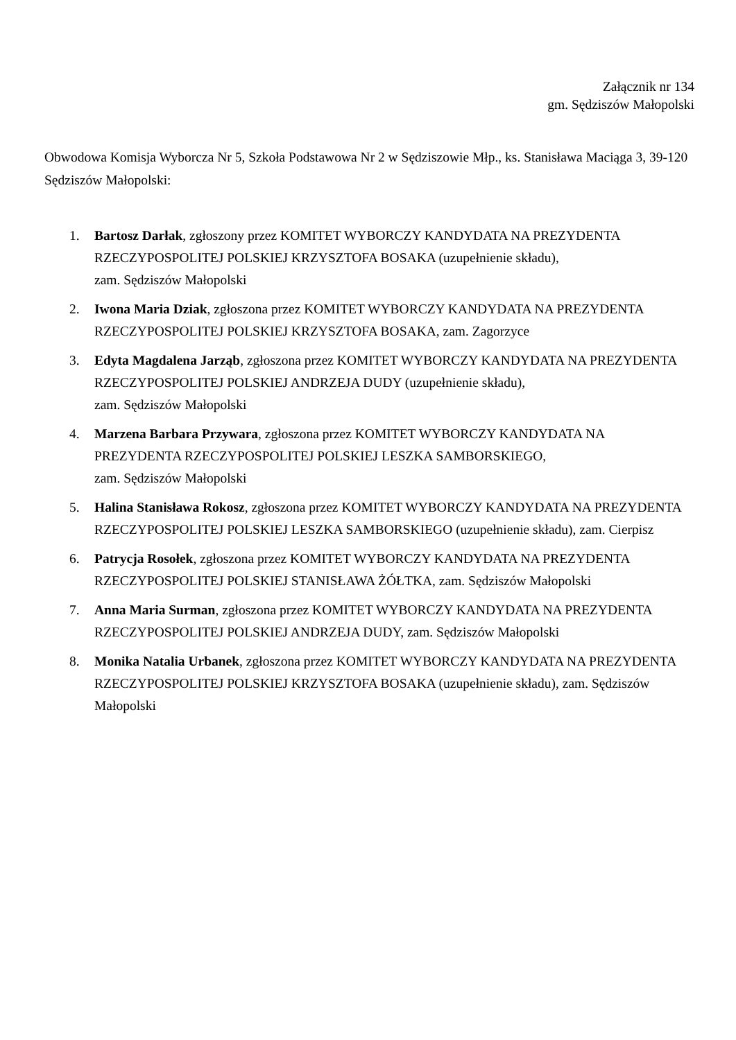Załącznik nr 134
gm. Sędziszów Małopolski
Obwodowa Komisja Wyborcza Nr 5, Szkoła Podstawowa Nr 2 w Sędziszowie Młp., ks. Stanisława Maciąga 3, 39-120 Sędziszów Małopolski:
1. Bartosz Darłak, zgłoszony przez KOMITET WYBORCZY KANDYDATA NA PREZYDENTA RZECZYPOSPOLITEJ POLSKIEJ KRZYSZTOFA BOSAKA (uzupełnienie składu),
zam. Sędziszów Małopolski
2. Iwona Maria Dziak, zgłoszona przez KOMITET WYBORCZY KANDYDATA NA PREZYDENTA RZECZYPOSPOLITEJ POLSKIEJ KRZYSZTOFA BOSAKA, zam. Zagorzyce
3. Edyta Magdalena Jarząb, zgłoszona przez KOMITET WYBORCZY KANDYDATA NA PREZYDENTA RZECZYPOSPOLITEJ POLSKIEJ ANDRZEJA DUDY (uzupełnienie składu),
zam. Sędziszów Małopolski
4. Marzena Barbara Przywara, zgłoszona przez KOMITET WYBORCZY KANDYDATA NA PREZYDENTA RZECZYPOSPOLITEJ POLSKIEJ LESZKA SAMBORSKIEGO,
zam. Sędziszów Małopolski
5. Halina Stanisława Rokosz, zgłoszona przez KOMITET WYBORCZY KANDYDATA NA PREZYDENTA RZECZYPOSPOLITEJ POLSKIEJ LESZKA SAMBORSKIEGO (uzupełnienie składu), zam. Cierpisz
6. Patrycja Rosołek, zgłoszona przez KOMITET WYBORCZY KANDYDATA NA PREZYDENTA RZECZYPOSPOLITEJ POLSKIEJ STANISŁAWA ŻÓŁTKA, zam. Sędziszów Małopolski
7. Anna Maria Surman, zgłoszona przez KOMITET WYBORCZY KANDYDATA NA PREZYDENTA RZECZYPOSPOLITEJ POLSKIEJ ANDRZEJA DUDY, zam. Sędziszów Małopolski
8. Monika Natalia Urbanek, zgłoszona przez KOMITET WYBORCZY KANDYDATA NA PREZYDENTA RZECZYPOSPOLITEJ POLSKIEJ KRZYSZTOFA BOSAKA (uzupełnienie składu), zam. Sędziszów Małopolski